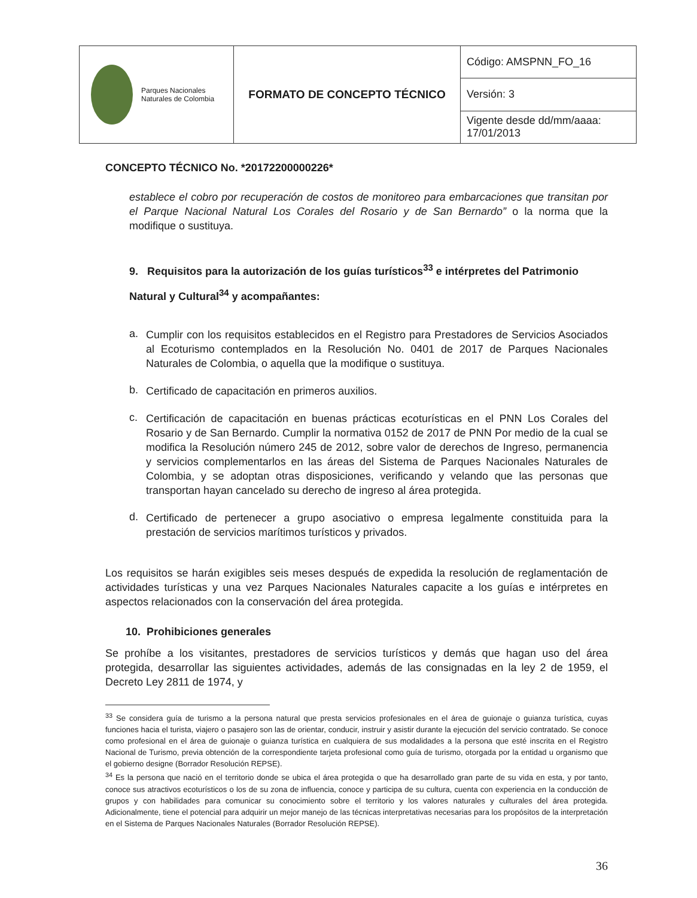| Parques Nacionales Naturales de Colombia | FORMATO DE CONCEPTO TÉCNICO | Código: AMSPNN_FO_16 |
| | | Versión: 3 |
| | | Vigente desde dd/mm/aaaa: 17/01/2013 |
CONCEPTO TÉCNICO No. *20172200000226*
establece el cobro por recuperación de costos de monitoreo para embarcaciones que transitan por el Parque Nacional Natural Los Corales del Rosario y de San Bernardo” o la norma que la modifique o sustituya.
9. Requisitos para la autorización de los guías turísticos<sup>33</sup> e intérpretes del Patrimonio Natural y Cultural<sup>34</sup> y acompañantes:
a.
Cumplir con los requisitos establecidos en el Registro para Prestadores de Servicios Asociados al Ecoturismo contemplados en la Resolución No. 0401 de 2017 de Parques Nacionales Naturales de Colombia, o aquella que la modifique o sustituya.
b.
Certificado de capacitación en primeros auxilios.
c.
Certificación de capacitación en buenas prácticas ecoturísticas en el PNN Los Corales del Rosario y de San Bernardo. Cumplir la normativa 0152 de 2017 de PNN Por medio de la cual se modifica la Resolución número 245 de 2012, sobre valor de derechos de Ingreso, permanencia y servicios complementarlos en las áreas del Sistema de Parques Nacionales Naturales de Colombia, y se adoptan otras disposiciones, verificando y velando que las personas que transportan hayan cancelado su derecho de ingreso al área protegida.
d.
Certificado de pertenecer a grupo asociativo o empresa legalmente constituida para la prestación de servicios marítimos turísticos y privados.
Los requisitos se harán exigibles seis meses después de expedida la resolución de reglamentación de actividades turísticas y una vez Parques Nacionales Naturales capacite a los guías e intérpretes en aspectos relacionados con la conservación del área protegida.
10. Prohibiciones generales
Se prohíbe a los visitantes, prestadores de servicios turísticos y demás que hagan uso del área protegida, desarrollar las siguientes actividades, además de las consignadas en la ley 2 de 1959, el Decreto Ley 2811 de 1974, y
<sup>33</sup> Se considera guía de turismo a la persona natural que presta servicios profesionales en el área de guionaje o guianza turística, cuyas funciones hacia el turista, viajero o pasajero son las de orientar, conducir, instruir y asistir durante la ejecución del servicio contratado. Se conoce como profesional en el área de guionaje o guianza turística en cualquiera de sus modalidades a la persona que esté inscrita en el Registro Nacional de Turismo, previa obtención de la correspondiente tarjeta profesional como guía de turismo, otorgada por la entidad u organismo que el gobierno designe (Borrador Resolución REPSE).
<sup>34</sup> Es la persona que nació en el territorio donde se ubica el área protegida o que ha desarrollado gran parte de su vida en esta, y por tanto, conoce sus atractivos ecoturísticos o los de su zona de influencia, conoce y participa de su cultura, cuenta con experiencia en la conducción de grupos y con habilidades para comunicar su conocimiento sobre el territorio y los valores naturales y culturales del área protegida. Adicionalmente, tiene el potencial para adquirir un mejor manejo de las técnicas interpretativas necesarias para los propósitos de la interpretación en el Sistema de Parques Nacionales Naturales (Borrador Resolución REPSE).
36